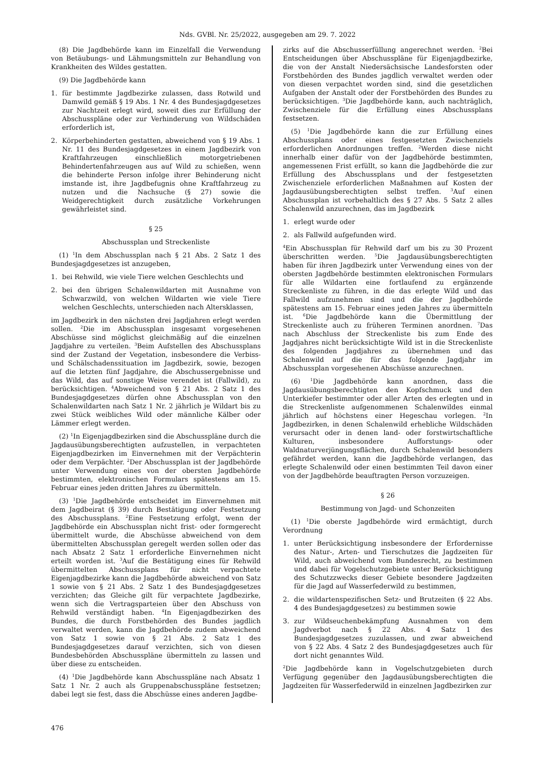Nds. GVBl. Nr. 25/2022, ausgegeben am 29. 7. 2022
(8) Die Jagdbehörde kann im Einzelfall die Verwendung von Betäubungs- und Lähmungsmitteln zur Behandlung von Krankheiten des Wildes gestatten.
(9) Die Jagdbehörde kann
1. für bestimmte Jagdbezirke zulassen, dass Rotwild und Damwild gemäß § 19 Abs. 1 Nr. 4 des Bundesjagdgesetzes zur Nachtzeit erlegt wird, soweit dies zur Erfüllung der Abschusspläne oder zur Verhinderung von Wildschäden erforderlich ist,
2. Körperbehinderten gestatten, abweichend von § 19 Abs. 1 Nr. 11 des Bundesjagdgesetzes in einem Jagdbezirk von Kraftfahrzeugen einschließlich motorgetriebenen Behindertenfahrzeugen aus auf Wild zu schießen, wenn die behinderte Person infolge ihrer Behinderung nicht imstande ist, ihre Jagdbefugnis ohne Kraftfahrzeug zu nutzen und die Nachsuche (§ 27) sowie die Weidgerechtigkeit durch zusätzliche Vorkehrungen gewährleistet sind.
§ 25
Abschussplan und Streckenliste
(1) <sup>1</sup>In dem Abschussplan nach § 21 Abs. 2 Satz 1 des Bundesjagdgesetzes ist anzugeben,
1. bei Rehwild, wie viele Tiere welchen Geschlechts und
2. bei den übrigen Schalenwildarten mit Ausnahme von Schwarzwild, von welchen Wildarten wie viele Tiere welchen Geschlechts, unterschieden nach Altersklassen,
im Jagdbezirk in den nächsten drei Jagdjahren erlegt werden sollen. <sup>2</sup>Die im Abschussplan insgesamt vorgesehenen Abschüsse sind möglichst gleichmäßig auf die einzelnen Jagdjahre zu verteilen. <sup>3</sup>Beim Aufstellen des Abschussplans sind der Zustand der Vegetation, insbesondere die Verbiss- und Schälschadenssituation im Jagdbezirk, sowie, bezogen auf die letzten fünf Jagdjahre, die Abschussergebnisse und das Wild, das auf sonstige Weise verendet ist (Fallwild), zu berücksichtigen. <sup>4</sup>Abweichend von § 21 Abs. 2 Satz 1 des Bundesjagdgesetzes dürfen ohne Abschussplan von den Schalenwildarten nach Satz 1 Nr. 2 jährlich je Wildart bis zu zwei Stück weibliches Wild oder männliche Kälber oder Lämmer erlegt werden.
(2) <sup>1</sup>In Eigenjagdbezirken sind die Abschusspläne durch die Jagdausübungsberechtigten aufzustellen, in verpachteten Eigenjagdbezirken im Einvernehmen mit der Verpächterin oder dem Verpächter. <sup>2</sup>Der Abschussplan ist der Jagdbehörde unter Verwendung eines von der obersten Jagdbehörde bestimmten, elektronischen Formulars spätestens am 15. Februar eines jeden dritten Jahres zu übermitteln.
(3) <sup>1</sup>Die Jagdbehörde entscheidet im Einvernehmen mit dem Jagdbeirat (§ 39) durch Bestätigung oder Festsetzung des Abschussplans. <sup>2</sup>Eine Festsetzung erfolgt, wenn der Jagdbehörde ein Abschussplan nicht frist- oder formgerecht übermittelt wurde, die Abschüsse abweichend von dem übermittelten Abschussplan geregelt werden sollen oder das nach Absatz 2 Satz 1 erforderliche Einvernehmen nicht erteilt worden ist. <sup>3</sup>Auf die Bestätigung eines für Rehwild übermittelten Abschussplans für nicht verpachtete Eigenjagdbezirke kann die Jagdbehörde abweichend von Satz 1 sowie von § 21 Abs. 2 Satz 1 des Bundesjagdgesetzes verzichten; das Gleiche gilt für verpachtete Jagdbezirke, wenn sich die Vertragsparteien über den Abschuss von Rehwild verständigt haben. <sup>4</sup>In Eigenjagdbezirken des Bundes, die durch Forstbehörden des Bundes jagdlich verwaltet werden, kann die Jagdbehörde zudem abweichend von Satz 1 sowie von § 21 Abs. 2 Satz 1 des Bundesjagdgesetzes darauf verzichten, sich von diesen Bundesbehörden Abschusspläne übermitteln zu lassen und über diese zu entscheiden.
(4) <sup>1</sup>Die Jagdbehörde kann Abschusspläne nach Absatz 1 Satz 1 Nr. 2 auch als Gruppenabschusspläne festsetzen; dabei legt sie fest, dass die Abschüsse eines anderen Jagdbe-
zirks auf die Abschusserfüllung angerechnet werden. <sup>2</sup>Bei Entscheidungen über Abschusspläne für Eigenjagdbezirke, die von der Anstalt Niedersächsische Landesforsten oder Forstbehörden des Bundes jagdlich verwaltet werden oder von diesen verpachtet worden sind, sind die gesetzlichen Aufgaben der Anstalt oder der Forstbehörden des Bundes zu berücksichtigen. <sup>3</sup>Die Jagdbehörde kann, auch nachträglich, Zwischenziele für die Erfüllung eines Abschussplans festsetzen.
(5) <sup>1</sup>Die Jagdbehörde kann die zur Erfüllung eines Abschussplans oder eines festgesetzten Zwischenziels erforderlichen Anordnungen treffen. <sup>2</sup>Werden diese nicht innerhalb einer dafür von der Jagdbehörde bestimmten, angemessenen Frist erfüllt, so kann die Jagdbehörde die zur Erfüllung des Abschussplans und der festgesetzten Zwischenziele erforderlichen Maßnahmen auf Kosten der Jagdausübungsberechtigten selbst treffen. <sup>3</sup>Auf einen Abschussplan ist vorbehaltlich des § 27 Abs. 5 Satz 2 alles Schalenwild anzurechnen, das im Jagdbezirk
1. erlegt wurde oder
2. als Fallwild aufgefunden wird.
<sup>4</sup> Ein Abschussplan für Rehwild darf um bis zu 30 Prozent überschritten werden. <sup>5</sup>Die Jagdausübungsberechtigten haben für ihren Jagdbezirk unter Verwendung eines von der obersten Jagdbehörde bestimmten elektronischen Formulars für alle Wildarten eine fortlaufend zu ergänzende Streckenliste zu führen, in die das erlegte Wild und das Fallwild aufzunehmen sind und die der Jagdbehörde spätestens am 15. Februar eines jeden Jahres zu übermitteln ist. <sup>6</sup>Die Jagdbehörde kann die Übermittlung der Streckenliste auch zu früheren Terminen anordnen. <sup>7</sup>Das nach Abschluss der Streckenliste bis zum Ende des Jagdjahres nicht berücksichtigte Wild ist in die Streckenliste des folgenden Jagdjahres zu übernehmen und das Schalenwild auf die für das folgende Jagdjahr im Abschussplan vorgesehenen Abschüsse anzurechnen.
(6) <sup>1</sup>Die Jagdbehörde kann anordnen, dass die Jagdausübungsberechtigten den Kopfschmuck und den Unterkiefer bestimmter oder aller Arten des erlegten und in die Streckenliste aufgenommenen Schalenwildes einmal jährlich auf höchstens einer Hegeschau vorlegen. <sup>2</sup>In Jagdbezirken, in denen Schalenwild erhebliche Wildschäden verursacht oder in denen land- oder forstwirtschaftliche Kulturen, insbesondere Aufforstungs- oder Waldnaturverjüngungsflächen, durch Schalenwild besonders gefährdet werden, kann die Jagdbehörde verlangen, das erlegte Schalenwild oder einen bestimmten Teil davon einer von der Jagdbehörde beauftragten Person vorzuzeigen.
§ 26
Bestimmung von Jagd- und Schonzeiten
(1) <sup>1</sup>Die oberste Jagdbehörde wird ermächtigt, durch Verordnung
1. unter Berücksichtigung insbesondere der Erfordernisse des Natur-, Arten- und Tierschutzes die Jagdzeiten für Wild, auch abweichend vom Bundesrecht, zu bestimmen und dabei für Vogelschutzgebiete unter Berücksichtigung des Schutzzwecks dieser Gebiete besondere Jagdzeiten für die Jagd auf Wasserfederwild zu bestimmen,
2. die wildartenspezifischen Setz- und Brutzeiten (§ 22 Abs. 4 des Bundesjagdgesetzes) zu bestimmen sowie
3. zur Wildseuchenbekämpfung Ausnahmen von dem Jagdverbot nach § 22 Abs. 4 Satz 1 des Bundesjagdgesetzes zuzulassen, und zwar abweichend von § 22 Abs. 4 Satz 2 des Bundesjagdgesetzes auch für dort nicht genanntes Wild.
<sup>2</sup> Die Jagdbehörde kann in Vogelschutzgebieten durch Verfügung gegenüber den Jagdausübungsberechtigten die Jagdzeiten für Wasserfederwild in einzelnen Jagdbezirken zur
476